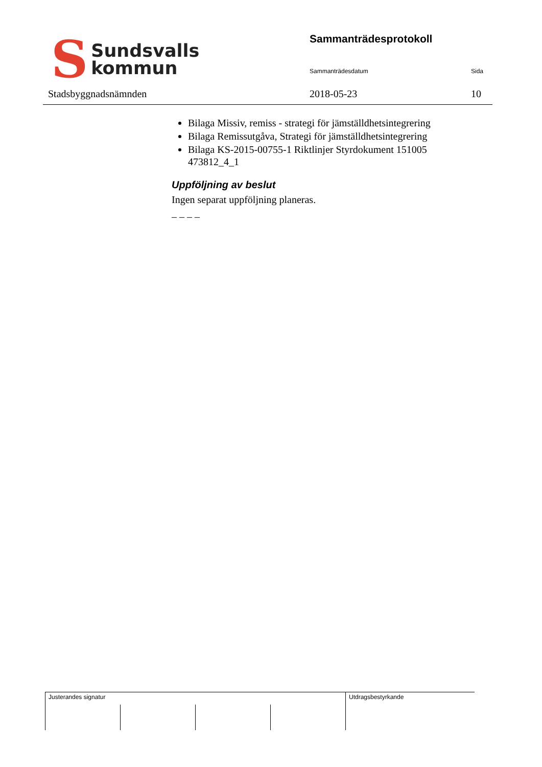S Sundsvalls
kommun
Stadsbyggnadsnämnden
Sammanträdesprotokoll
Sammanträdesdatum Sida
2018-05-23 10
Bilaga Missiv, remiss - strategi för jämställdhetsintegrering
Bilaga Remissutgåva, Strategi för jämställdhetsintegrering
Bilaga KS-2015-00755-1 Riktlinjer Styrdokument 151005 473812_4_1
Uppföljning av beslut
Ingen separat uppföljning planeras.
– – – –
| Justerandes signatur | | | | Utdragsbestyrkande |